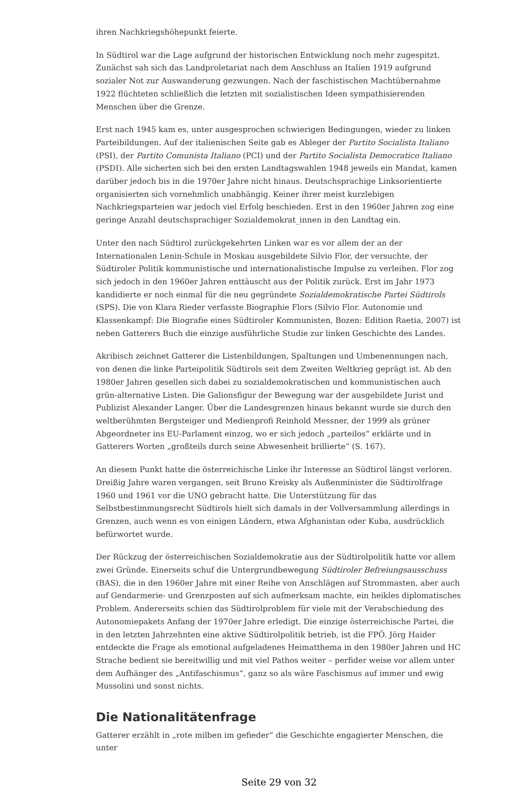ihren Nachkriegshöhepunkt feierte.
In Südtirol war die Lage aufgrund der historischen Entwicklung noch mehr zugespitzt. Zunächst sah sich das Landproletariat nach dem Anschluss an Italien 1919 aufgrund sozialer Not zur Auswanderung gezwungen. Nach der faschistischen Machtübernahme 1922 flüchteten schließlich die letzten mit sozialistischen Ideen sympathisierenden Menschen über die Grenze.
Erst nach 1945 kam es, unter ausgesprochen schwierigen Bedingungen, wieder zu linken Parteibildungen. Auf der italienischen Seite gab es Ableger der Partito Socialista Italiano (PSI), der Partito Comunista Italiano (PCI) und der Partito Socialista Democratico Italiano (PSDI). Alle sicherten sich bei den ersten Landtagswahlen 1948 jeweils ein Mandat, kamen darüber jedoch bis in die 1970er Jahre nicht hinaus. Deutschsprachige Linksorientierte organisierten sich vornehmlich unabhängig. Keiner ihrer meist kurzlebigen Nachkriegsparteien war jedoch viel Erfolg beschieden. Erst in den 1960er Jahren zog eine geringe Anzahl deutschsprachiger Sozialdemokrat_innen in den Landtag ein.
Unter den nach Südtirol zurückgekehrten Linken war es vor allem der an der Internationalen Lenin-Schule in Moskau ausgebildete Silvio Flor, der versuchte, der Südtiroler Politik kommunistische und internationalistische Impulse zu verleihen. Flor zog sich jedoch in den 1960er Jahren enttäuscht aus der Politik zurück. Erst im Jahr 1973 kandidierte er noch einmal für die neu gegründete Sozialdemokratische Partei Südtirols (SPS). Die von Klara Rieder verfasste Biographie Flors (Silvio Flor. Autonomie und Klassenkampf: Die Biografie eines Südtiroler Kommunisten, Bozen: Edition Raetia, 2007) ist neben Gatterers Buch die einzige ausführliche Studie zur linken Geschichte des Landes.
Akribisch zeichnet Gatterer die Listenbildungen, Spaltungen und Umbenennungen nach, von denen die linke Parteipolitik Südtirols seit dem Zweiten Weltkrieg geprägt ist. Ab den 1980er Jahren gesellen sich dabei zu sozialdemokratischen und kommunistischen auch grün-alternative Listen. Die Galionsfigur der Bewegung war der ausgebildete Jurist und Publizist Alexander Langer. Über die Landesgrenzen hinaus bekannt wurde sie durch den weltberühmten Bergsteiger und Medienprofi Reinhold Messner, der 1999 als grüner Abgeordneter ins EU-Parlament einzog, wo er sich jedoch „parteilos“ erklärte und in Gatterers Worten „großteils durch seine Abwesenheit brillierte“ (S. 167).
An diesem Punkt hatte die österreichische Linke ihr Interesse an Südtirol längst verloren. Dreißig Jahre waren vergangen, seit Bruno Kreisky als Außenminister die Südtirolfrage 1960 und 1961 vor die UNO gebracht hatte. Die Unterstützung für das Selbstbestimmungsrecht Südtirols hielt sich damals in der Vollversammlung allerdings in Grenzen, auch wenn es von einigen Ländern, etwa Afghanistan oder Kuba, ausdrücklich befürwortet wurde.
Der Rückzug der österreichischen Sozialdemokratie aus der Südtirolpolitik hatte vor allem zwei Gründe. Einerseits schuf die Untergrundbewegung Südtiroler Befreiungsausschuss (BAS), die in den 1960er Jahre mit einer Reihe von Anschlägen auf Strommasten, aber auch auf Gendarmerie- und Grenzposten auf sich aufmerksam machte, ein heikles diplomatisches Problem. Andererseits schien das Südtirolproblem für viele mit der Verabschiedung des Autonomiepakets Anfang der 1970er Jahre erledigt. Die einzige österreichische Partei, die in den letzten Jahrzehnten eine aktive Südtirolpolitik betrieb, ist die FPÖ. Jörg Haider entdeckte die Frage als emotional aufgeladenes Heimatthema in den 1980er Jahren und HC Strache bedient sie bereitwillig und mit viel Pathos weiter – perfider weise vor allem unter dem Aufhänger des „Antifaschismus“, ganz so als wäre Faschismus auf immer und ewig Mussolini und sonst nichts.
Die Nationalitätenfrage
Gatterer erzählt in „rote milben im gefieder“ die Geschichte engagierter Menschen, die unter
Seite 29 von 32